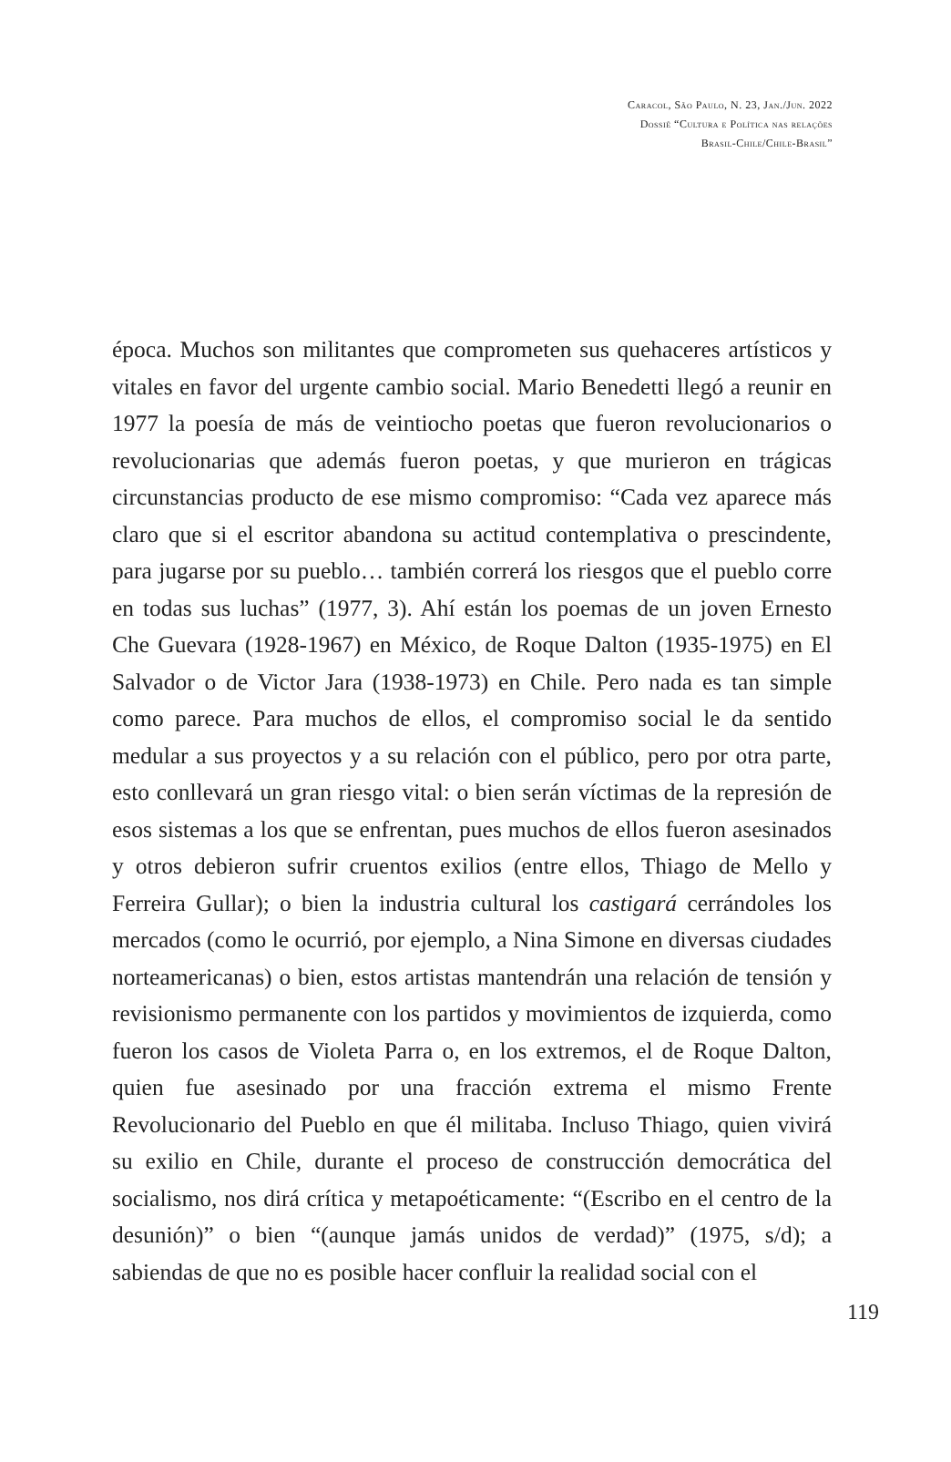Caracol, São Paulo, N. 23, Jan./Jun. 2022
Dossiê “Cultura e Política nas relações
Brasil-Chile/Chile-Brasil”
época. Muchos son militantes que comprometen sus quehaceres artísticos y vitales en favor del urgente cambio social. Mario Benedetti llegó a reunir en 1977 la poesía de más de veintiocho poetas que fueron revolucionarios o revolucionarias que además fueron poetas, y que murieron en trágicas circunstancias producto de ese mismo compromiso: “Cada vez aparece más claro que si el escritor abandona su actitud contemplativa o prescindente, para jugarse por su pueblo… también correrá los riesgos que el pueblo corre en todas sus luchas” (1977, 3). Ahí están los poemas de un joven Ernesto Che Guevara (1928-1967) en México, de Roque Dalton (1935-1975) en El Salvador o de Victor Jara (1938-1973) en Chile. Pero nada es tan simple como parece. Para muchos de ellos, el compromiso social le da sentido medular a sus proyectos y a su relación con el público, pero por otra parte, esto conllevará un gran riesgo vital: o bien serán víctimas de la represión de esos sistemas a los que se enfrentan, pues muchos de ellos fueron asesinados y otros debieron sufrir cruentos exilios (entre ellos, Thiago de Mello y Ferreira Gullar); o bien la industria cultural los castigará cerrándoles los mercados (como le ocurrió, por ejemplo, a Nina Simone en diversas ciudades norteamericanas) o bien, estos artistas mantendrán una relación de tensión y revisionismo permanente con los partidos y movimientos de izquierda, como fueron los casos de Violeta Parra o, en los extremos, el de Roque Dalton, quien fue asesinado por una fracción extrema el mismo Frente Revolucionario del Pueblo en que él militaba. Incluso Thiago, quien vivirá su exilio en Chile, durante el proceso de construcción democrática del socialismo, nos dirá crítica y metapoéticamente: “(Escribo en el centro de la desunión)” o bien “(aunque jamás unidos de verdad)” (1975, s/d); a sabiendas de que no es posible hacer confluir la realidad social con el
119